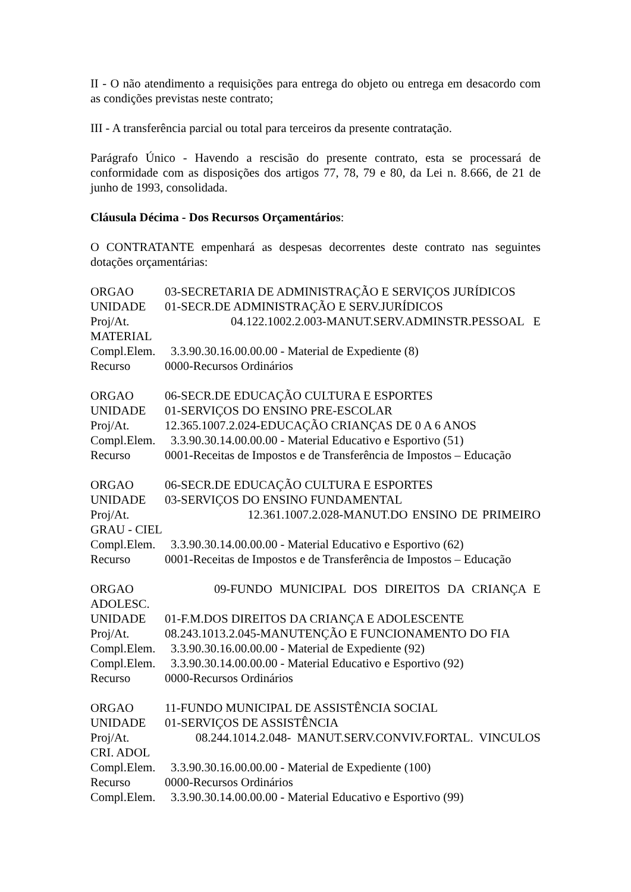II - O não atendimento a requisições para entrega do objeto ou entrega em desacordo com as condições previstas neste contrato;
III - A transferência parcial ou total para terceiros da presente contratação.
Parágrafo Único - Havendo a rescisão do presente contrato, esta se processará de conformidade com as disposições dos artigos 77, 78, 79 e 80, da Lei n. 8.666, de 21 de junho de 1993, consolidada.
Cláusula Décima - Dos Recursos Orçamentários:
O CONTRATANTE empenhará as despesas decorrentes deste contrato nas seguintes dotações orçamentárias:
ORGAO 03-SECRETARIA DE ADMINISTRAÇÃO E SERVIÇOS JURÍDICOS
UNIDADE 01-SECR.DE ADMINISTRAÇÃO E SERV.JURÍDICOS
Proj/At. 04.122.1002.2.003-MANUT.SERV.ADMINSTR.PESSOAL E
MATERIAL
Compl.Elem. 3.3.90.30.16.00.00.00 - Material de Expediente (8)
Recurso 0000-Recursos Ordinários
ORGAO 06-SECR.DE EDUCAÇÃO CULTURA E ESPORTES
UNIDADE 01-SERVIÇOS DO ENSINO PRE-ESCOLAR
Proj/At. 12.365.1007.2.024-EDUCAÇÃO CRIANÇAS DE 0 A 6 ANOS
Compl.Elem. 3.3.90.30.14.00.00.00 - Material Educativo e Esportivo (51)
Recurso 0001-Receitas de Impostos e de Transferência de Impostos – Educação
ORGAO 06-SECR.DE EDUCAÇÃO CULTURA E ESPORTES
UNIDADE 03-SERVIÇOS DO ENSINO FUNDAMENTAL
Proj/At. 12.361.1007.2.028-MANUT.DO ENSINO DE PRIMEIRO
GRAU - CIEL
Compl.Elem. 3.3.90.30.14.00.00.00 - Material Educativo e Esportivo (62)
Recurso 0001-Receitas de Impostos e de Transferência de Impostos – Educação
ORGAO 09-FUNDO MUNICIPAL DOS DIREITOS DA CRIANÇA E
ADOLESC.
UNIDADE 01-F.M.DOS DIREITOS DA CRIANÇA E ADOLESCENTE
Proj/At. 08.243.1013.2.045-MANUTENÇÃO E FUNCIONAMENTO DO FIA
Compl.Elem. 3.3.90.30.16.00.00.00 - Material de Expediente (92)
Compl.Elem. 3.3.90.30.14.00.00.00 - Material Educativo e Esportivo (92)
Recurso 0000-Recursos Ordinários
ORGAO 11-FUNDO MUNICIPAL DE ASSISTÊNCIA SOCIAL
UNIDADE 01-SERVIÇOS DE ASSISTÊNCIA
Proj/At. 08.244.1014.2.048- MANUT.SERV.CONVIV.FORTAL. VINCULOS
CRI. ADOL
Compl.Elem. 3.3.90.30.16.00.00.00 - Material de Expediente (100)
Recurso 0000-Recursos Ordinários
Compl.Elem. 3.3.90.30.14.00.00.00 - Material Educativo e Esportivo (99)